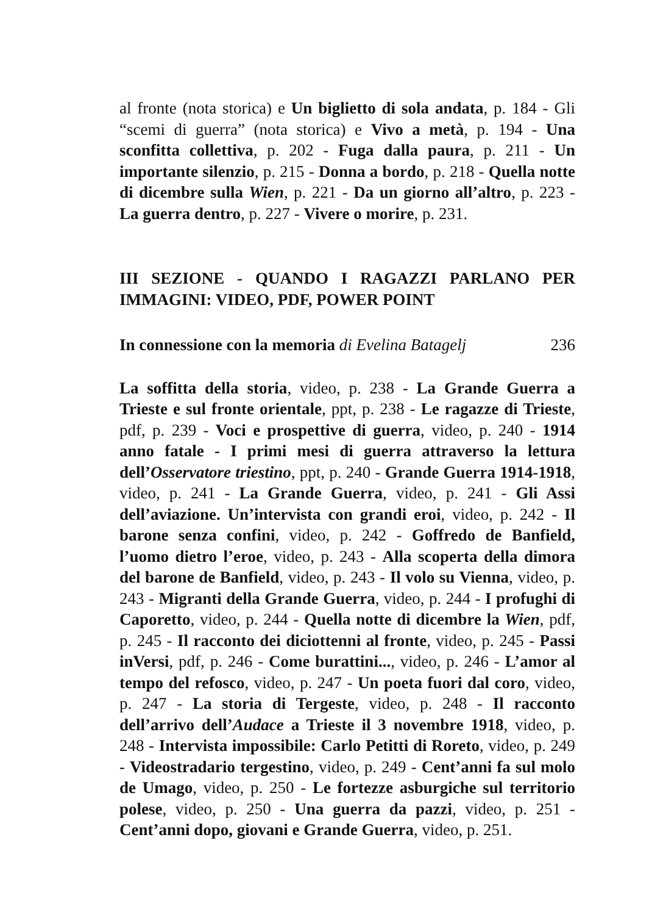al fronte (nota storica) e Un biglietto di sola andata, p. 184 - Gli “scemi di guerra” (nota storica) e Vivo a metà, p. 194 - Una sconfitta collettiva, p. 202 - Fuga dalla paura, p. 211 - Un importante silenzio, p. 215 - Donna a bordo, p. 218 - Quella notte di dicembre sulla Wien, p. 221 - Da un giorno all’altro, p. 223 - La guerra dentro, p. 227 - Vivere o morire, p. 231.
III SEZIONE - QUANDO I RAGAZZI PARLANO PER IMMAGINI: VIDEO, PDF, POWER POINT
In connessione con la memoria di Evelina Batagelj 236
La soffitta della storia, video, p. 238 - La Grande Guerra a Trieste e sul fronte orientale, ppt, p. 238 - Le ragazze di Trieste, pdf, p. 239 - Voci e prospettive di guerra, video, p. 240 - 1914 anno fatale - I primi mesi di guerra attraverso la lettura dell’Osservatore triestino, ppt, p. 240 - Grande Guerra 1914-1918, video, p. 241 - La Grande Guerra, video, p. 241 - Gli Assi dell’aviazione. Un’intervista con grandi eroi, video, p. 242 - Il barone senza confini, video, p. 242 - Goffredo de Banfield, l’uomo dietro l’eroe, video, p. 243 - Alla scoperta della dimora del barone de Banfield, video, p. 243 - Il volo su Vienna, video, p. 243 - Migranti della Grande Guerra, video, p. 244 - I profughi di Caporetto, video, p. 244 - Quella notte di dicembre la Wien, pdf, p. 245 - Il racconto dei diciottenni al fronte, video, p. 245 - Passi inVersi, pdf, p. 246 - Come burattini..., video, p. 246 - L’amor al tempo del refosco, video, p. 247 - Un poeta fuori dal coro, video, p. 247 - La storia di Tergeste, video, p. 248 - Il racconto dell’arrivo dell’Audace a Trieste il 3 novembre 1918, video, p. 248 - Intervista impossibile: Carlo Petitti di Roreto, video, p. 249 - Videostradario tergestino, video, p. 249 - Cent’anni fa sul molo de Umago, video, p. 250 - Le fortezze asburgiche sul territorio polese, video, p. 250 - Una guerra da pazzi, video, p. 251 - Cent’anni dopo, giovani e Grande Guerra, video, p. 251.